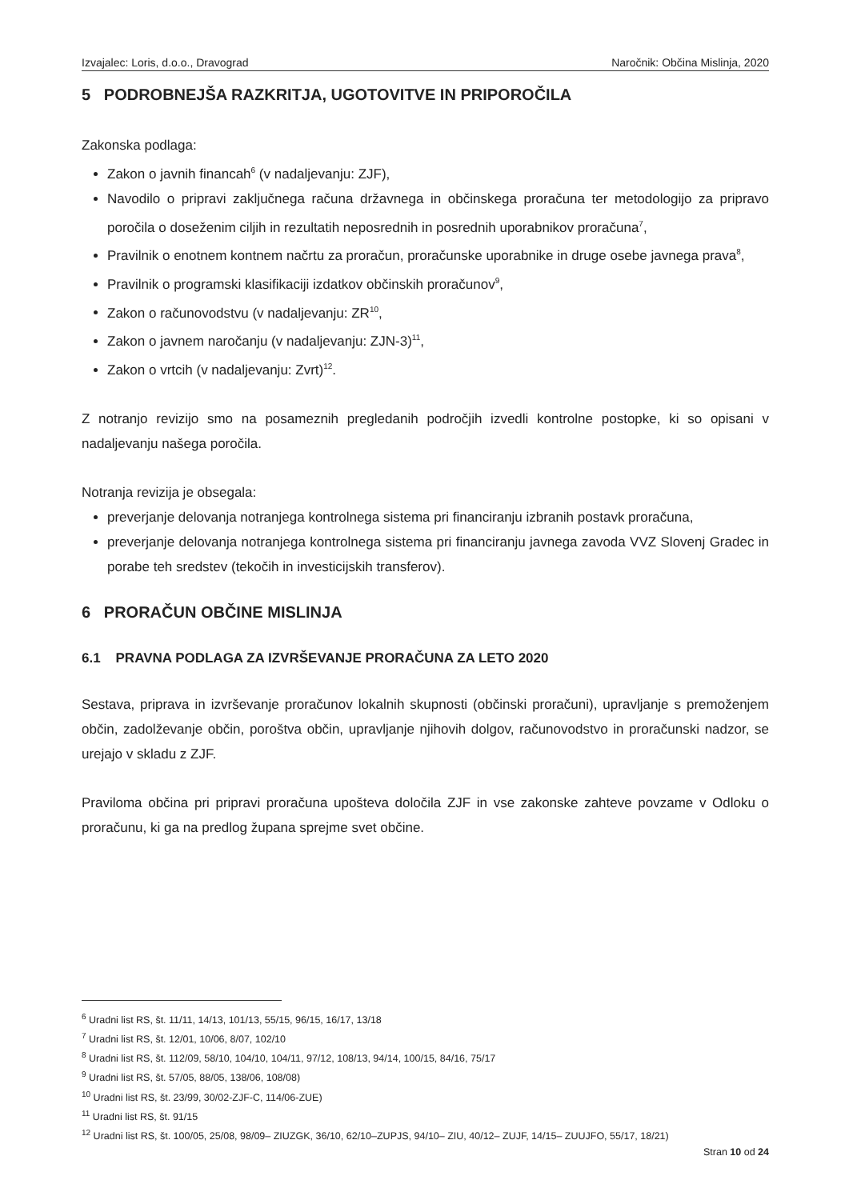Izvajalec: Loris, d.o.o., Dravograd Naročnik: Občina Mislinja, 2020
5 PODROBNEJŠA RAZKRITJA, UGOTOVITVE IN PRIPOROČILA
Zakonska podlaga:
Zakon o javnih financah<sup>6</sup> (v nadaljevanju: ZJF),
Navodilo o pripravi zaključnega računa državnega in občinskega proračuna ter metodologijo za pripravo poročila o doseženim ciljih in rezultatih neposrednih in posrednih uporabnikov proračuna<sup>7</sup>,
Pravilnik o enotnem kontnem načrtu za proračun, proračunske uporabnike in druge osebe javnega prava<sup>8</sup>,
Pravilnik o programski klasifikaciji izdatkov občinskih proračunov<sup>9</sup>,
Zakon o računovodstvu (v nadaljevanju: ZR<sup>10</sup>,
Zakon o javnem naročanju (v nadaljevanju: ZJN-3)<sup>11</sup>,
Zakon o vrtcih (v nadaljevanju: Zvrt)<sup>12</sup>.
Z notranjo revizijo smo na posameznih pregledanih področjih izvedli kontrolne postopke, ki so opisani v nadaljevanju našega poročila.
Notranja revizija je obsegala:
preverjanje delovanja notranjega kontrolnega sistema pri financiranju izbranih postavk proračuna,
preverjanje delovanja notranjega kontrolnega sistema pri financiranju javnega zavoda VVZ Slovenj Gradec in porabe teh sredstev (tekočih in investicijskih transferov).
6 PRORAČUN OBČINE MISLINJA
6.1 PRAVNA PODLAGA ZA IZVRŠEVANJE PRORAČUNA ZA LETO 2020
Sestava, priprava in izvrševanje proračunov lokalnih skupnosti (občinski proračuni), upravljanje s premoženjem občin, zadolževanje občin, poroštva občin, upravljanje njihovih dolgov, računovodstvo in proračunski nadzor, se urejajo v skladu z ZJF.
Praviloma občina pri pripravi proračuna upošteva določila ZJF in vse zakonske zahteve povzame v Odloku o proračunu, ki ga na predlog župana sprejme svet občine.
<sup>6</sup> Uradni list RS, št. 11/11, 14/13, 101/13, 55/15, 96/15, 16/17, 13/18
<sup>7</sup> Uradni list RS, št. 12/01, 10/06, 8/07, 102/10
<sup>8</sup> Uradni list RS, št. 112/09, 58/10, 104/10, 104/11, 97/12, 108/13, 94/14, 100/15, 84/16, 75/17
<sup>9</sup> Uradni list RS, št. 57/05, 88/05, 138/06, 108/08)
<sup>10</sup> Uradni list RS, št. 23/99, 30/02-ZJF-C, 114/06-ZUE)
<sup>11</sup> Uradni list RS, št. 91/15
<sup>12</sup> Uradni list RS, št. 100/05, 25/08, 98/09– ZIUZGK, 36/10, 62/10–ZUPJS, 94/10– ZIU, 40/12– ZUJF, 14/15– ZUUJFO, 55/17, 18/21)
Stran 10 od 24